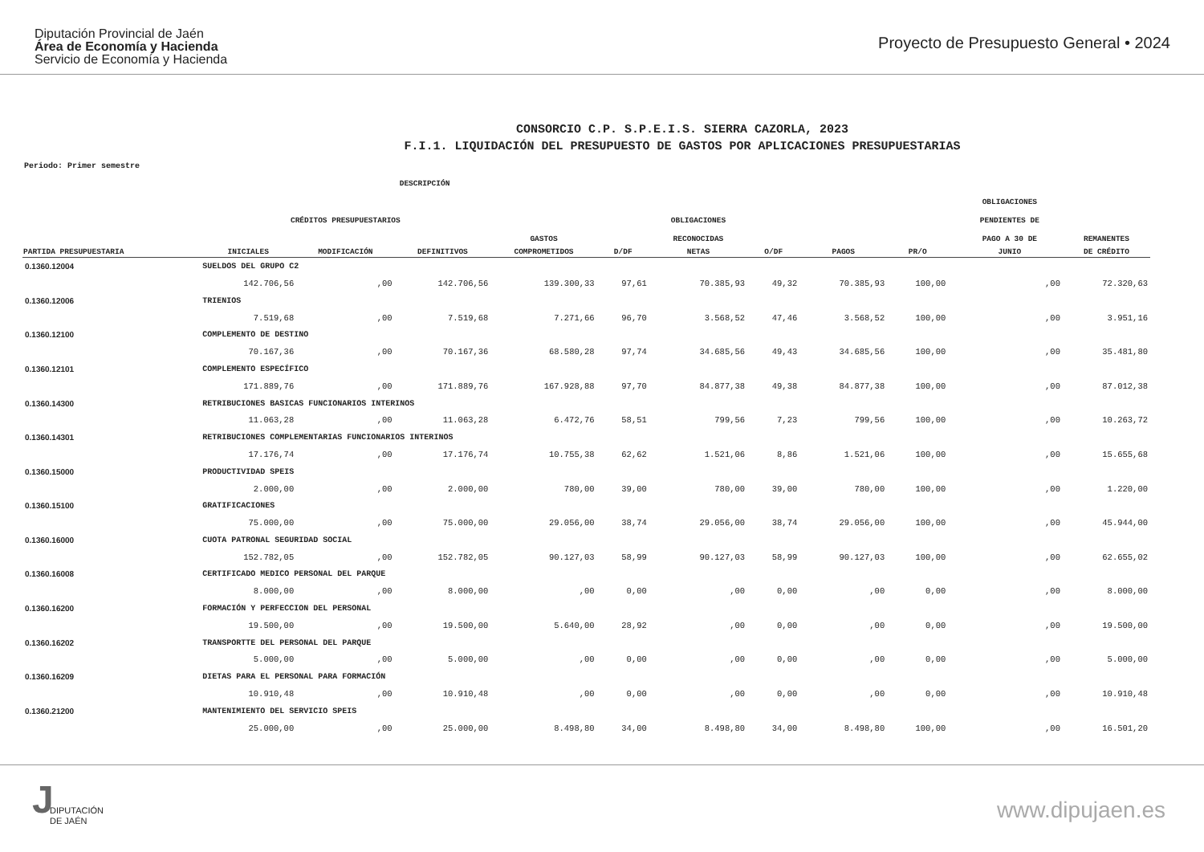Diputación Provincial de Jaén
Área de Economía y Hacienda
Servicio de Economía y Hacienda
Proyecto de Presupuesto General • 2024
CONSORCIO C.P. S.P.E.I.S. SIERRA CAZORLA, 2023
F.I.1. LIQUIDACIÓN DEL PRESUPUESTO DE GASTOS POR APLICACIONES PRESUPUESTARIAS
Periodo: Primer semestre
| | DESCRIPCIÓN | | | | | | | | | | | |
| --- | --- | --- | --- | --- | --- | --- | --- | --- | --- | --- | --- | --- |
| | | | | | | | | | | | OBLIGACIONES | |
| | CRÉDITOS PRESUPUESTARIOS | | | | | OBLIGACIONES | | | | | PENDIENTES DE | |
| | | | | GASTOS | | RECONOCIDAS | | | | | PAGO A 30 DE | REMANENTES |
| PARTIDA PRESUPUESTARIA | INICIALES | MODIFICACIÓN | DEFINITIVOS | COMPROMETIDOS | D/DF | NETAS | O/DF | PAGOS | PR/O | | JUNIO | DE CRÉDITO |
| 0.1360.12004 | SUELDOS DEL GRUPO C2 | | | | | | | | | | | |
| | 142.706,56 | ,00 | 142.706,56 | 139.300,33 | 97,61 | 70.385,93 | 49,32 | 70.385,93 | 100,00 | | ,00 | 72.320,63 |
| 0.1360.12006 | TRIENIOS | | | | | | | | | | | |
| | 7.519,68 | ,00 | 7.519,68 | 7.271,66 | 96,70 | 3.568,52 | 47,46 | 3.568,52 | 100,00 | | ,00 | 3.951,16 |
| 0.1360.12100 | COMPLEMENTO DE DESTINO | | | | | | | | | | | |
| | 70.167,36 | ,00 | 70.167,36 | 68.580,28 | 97,74 | 34.685,56 | 49,43 | 34.685,56 | 100,00 | | ,00 | 35.481,80 |
| 0.1360.12101 | COMPLEMENTO ESPECÍFICO | | | | | | | | | | | |
| | 171.889,76 | ,00 | 171.889,76 | 167.928,88 | 97,70 | 84.877,38 | 49,38 | 84.877,38 | 100,00 | | ,00 | 87.012,38 |
| 0.1360.14300 | RETRIBUCIONES BASICAS FUNCIONARIOS INTERINOS | | | | | | | | | | | |
| | 11.063,28 | ,00 | 11.063,28 | 6.472,76 | 58,51 | 799,56 | 7,23 | 799,56 | 100,00 | | ,00 | 10.263,72 |
| 0.1360.14301 | RETRIBUCIONES COMPLEMENTARIAS FUNCIONARIOS INTERINOS | | | | | | | | | | | |
| | 17.176,74 | ,00 | 17.176,74 | 10.755,38 | 62,62 | 1.521,06 | 8,86 | 1.521,06 | 100,00 | | ,00 | 15.655,68 |
| 0.1360.15000 | PRODUCTIVIDAD SPEIS | | | | | | | | | | | |
| | 2.000,00 | ,00 | 2.000,00 | 780,00 | 39,00 | 780,00 | 39,00 | 780,00 | 100,00 | | ,00 | 1.220,00 |
| 0.1360.15100 | GRATIFICACIONES | | | | | | | | | | | |
| | 75.000,00 | ,00 | 75.000,00 | 29.056,00 | 38,74 | 29.056,00 | 38,74 | 29.056,00 | 100,00 | | ,00 | 45.944,00 |
| 0.1360.16000 | CUOTA PATRONAL SEGURIDAD SOCIAL | | | | | | | | | | | |
| | 152.782,05 | ,00 | 152.782,05 | 90.127,03 | 58,99 | 90.127,03 | 58,99 | 90.127,03 | 100,00 | | ,00 | 62.655,02 |
| 0.1360.16008 | CERTIFICADO MEDICO PERSONAL DEL PARQUE | | | | | | | | | | | |
| | 8.000,00 | ,00 | 8.000,00 | ,00 | 0,00 | ,00 | 0,00 | ,00 | 0,00 | | ,00 | 8.000,00 |
| 0.1360.16200 | FORMACIÓN Y PERFECCION DEL PERSONAL | | | | | | | | | | | |
| | 19.500,00 | ,00 | 19.500,00 | 5.640,00 | 28,92 | ,00 | 0,00 | ,00 | 0,00 | | ,00 | 19.500,00 |
| 0.1360.16202 | TRANSPORTTE DEL PERSONAL DEL PARQUE | | | | | | | | | | | |
| | 5.000,00 | ,00 | 5.000,00 | ,00 | 0,00 | ,00 | 0,00 | ,00 | 0,00 | | ,00 | 5.000,00 |
| 0.1360.16209 | DIETAS PARA EL PERSONAL PARA FORMACIÓN | | | | | | | | | | | |
| | 10.910,48 | ,00 | 10.910,48 | ,00 | 0,00 | ,00 | 0,00 | ,00 | 0,00 | | ,00 | 10.910,48 |
| 0.1360.21200 | MANTENIMIENTO DEL SERVICIO SPEIS | | | | | | | | | | | |
| | 25.000,00 | ,00 | 25.000,00 | 8.498,80 | 34,00 | 8.498,80 | 34,00 | 8.498,80 | 100,00 | | ,00 | 16.501,20 |
J DIPUTACIÓN
DE JAÉN
www.dipujaen.es